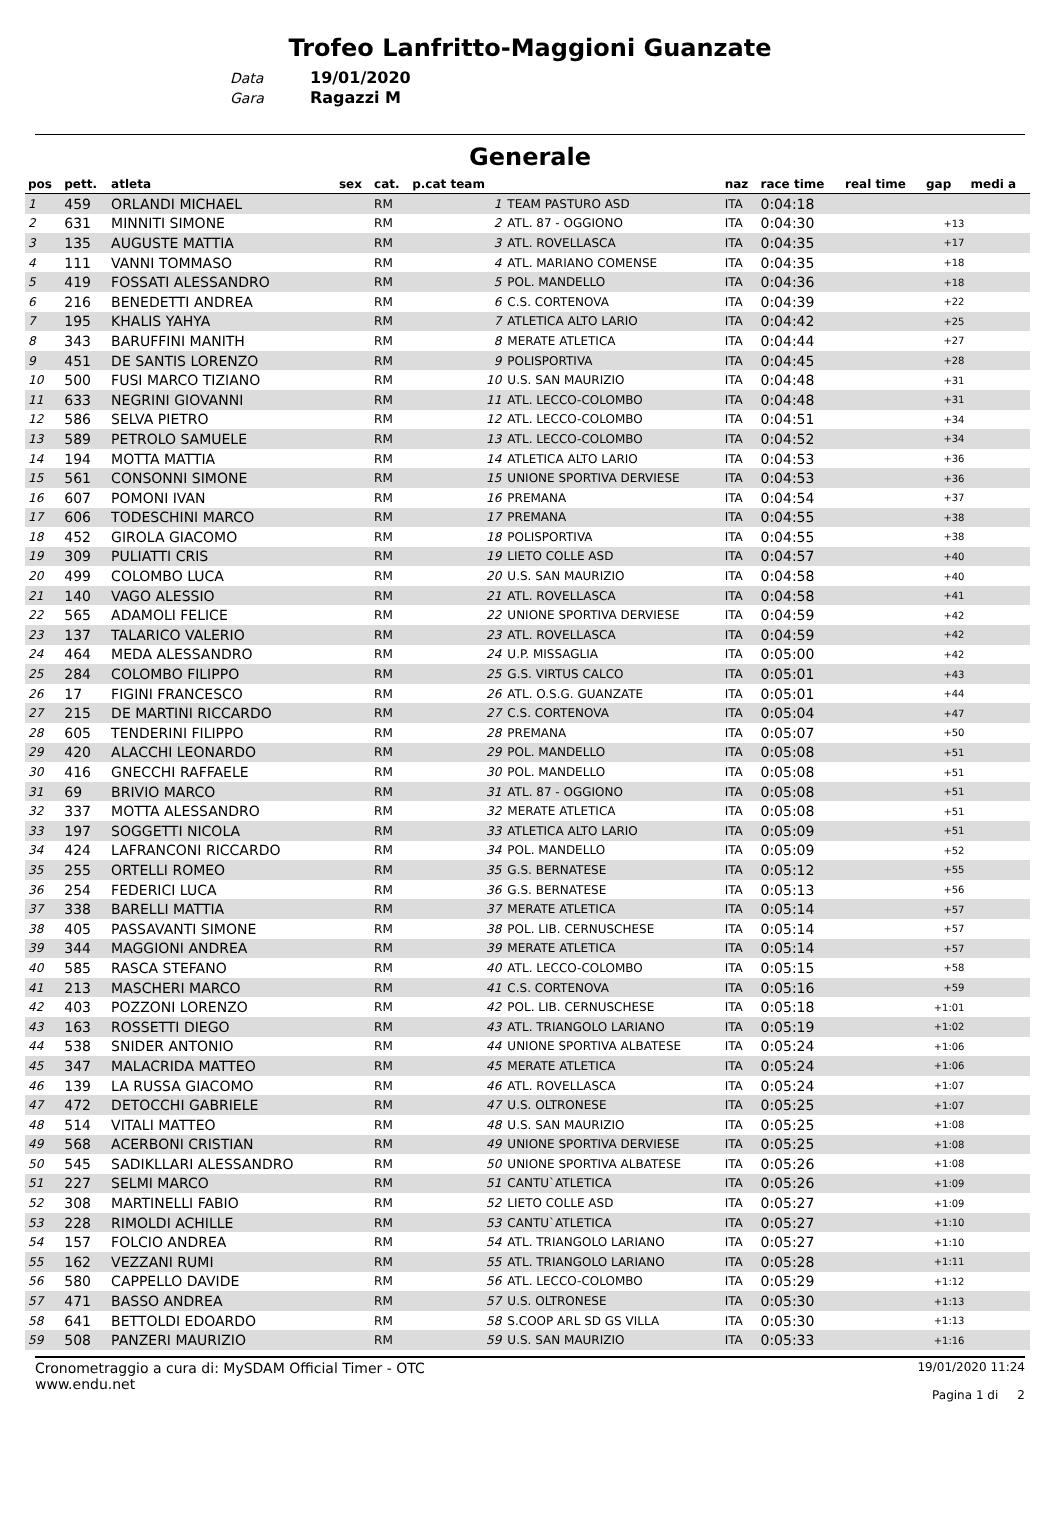Trofeo Lanfritto-Maggioni Guanzate
Data 19/01/2020
Gara Ragazzi M
Generale
| pos | pett. | atleta | sex | cat. | p.cat team | | naz | race time | real time | gap | medi a |
| --- | --- | --- | --- | --- | --- | --- | --- | --- | --- | --- | --- |
| 1 | 459 | ORLANDI MICHAEL | | RM | 1 | TEAM PASTURO ASD | ITA | 0:04:18 | | | |
| 2 | 631 | MINNITI SIMONE | | RM | 2 | ATL. 87 - OGGIONO | ITA | 0:04:30 | | +13 | |
| 3 | 135 | AUGUSTE MATTIA | | RM | 3 | ATL. ROVELLASCA | ITA | 0:04:35 | | +17 | |
| 4 | 111 | VANNI TOMMASO | | RM | 4 | ATL. MARIANO COMENSE | ITA | 0:04:35 | | +18 | |
| 5 | 419 | FOSSATI ALESSANDRO | | RM | 5 | POL. MANDELLO | ITA | 0:04:36 | | +18 | |
| 6 | 216 | BENEDETTI ANDREA | | RM | 6 | C.S. CORTENOVA | ITA | 0:04:39 | | +22 | |
| 7 | 195 | KHALIS YAHYA | | RM | 7 | ATLETICA ALTO LARIO | ITA | 0:04:42 | | +25 | |
| 8 | 343 | BARUFFINI MANITH | | RM | 8 | MERATE ATLETICA | ITA | 0:04:44 | | +27 | |
| 9 | 451 | DE SANTIS LORENZO | | RM | 9 | POLISPORTIVA | ITA | 0:04:45 | | +28 | |
| 10 | 500 | FUSI MARCO TIZIANO | | RM | 10 | U.S. SAN MAURIZIO | ITA | 0:04:48 | | +31 | |
| 11 | 633 | NEGRINI GIOVANNI | | RM | 11 | ATL. LECCO-COLOMBO | ITA | 0:04:48 | | +31 | |
| 12 | 586 | SELVA PIETRO | | RM | 12 | ATL. LECCO-COLOMBO | ITA | 0:04:51 | | +34 | |
| 13 | 589 | PETROLO SAMUELE | | RM | 13 | ATL. LECCO-COLOMBO | ITA | 0:04:52 | | +34 | |
| 14 | 194 | MOTTA MATTIA | | RM | 14 | ATLETICA ALTO LARIO | ITA | 0:04:53 | | +36 | |
| 15 | 561 | CONSONNI SIMONE | | RM | 15 | UNIONE SPORTIVA DERVIESE | ITA | 0:04:53 | | +36 | |
| 16 | 607 | POMONI IVAN | | RM | 16 | PREMANA | ITA | 0:04:54 | | +37 | |
| 17 | 606 | TODESCHINI MARCO | | RM | 17 | PREMANA | ITA | 0:04:55 | | +38 | |
| 18 | 452 | GIROLA GIACOMO | | RM | 18 | POLISPORTIVA | ITA | 0:04:55 | | +38 | |
| 19 | 309 | PULIATTI CRIS | | RM | 19 | LIETO COLLE ASD | ITA | 0:04:57 | | +40 | |
| 20 | 499 | COLOMBO LUCA | | RM | 20 | U.S. SAN MAURIZIO | ITA | 0:04:58 | | +40 | |
| 21 | 140 | VAGO ALESSIO | | RM | 21 | ATL. ROVELLASCA | ITA | 0:04:58 | | +41 | |
| 22 | 565 | ADAMOLI FELICE | | RM | 22 | UNIONE SPORTIVA DERVIESE | ITA | 0:04:59 | | +42 | |
| 23 | 137 | TALARICO VALERIO | | RM | 23 | ATL. ROVELLASCA | ITA | 0:04:59 | | +42 | |
| 24 | 464 | MEDA ALESSANDRO | | RM | 24 | U.P. MISSAGLIA | ITA | 0:05:00 | | +42 | |
| 25 | 284 | COLOMBO FILIPPO | | RM | 25 | G.S. VIRTUS CALCO | ITA | 0:05:01 | | +43 | |
| 26 | 17 | FIGINI FRANCESCO | | RM | 26 | ATL. O.S.G. GUANZATE | ITA | 0:05:01 | | +44 | |
| 27 | 215 | DE MARTINI RICCARDO | | RM | 27 | C.S. CORTENOVA | ITA | 0:05:04 | | +47 | |
| 28 | 605 | TENDERINI FILIPPO | | RM | 28 | PREMANA | ITA | 0:05:07 | | +50 | |
| 29 | 420 | ALACCHI LEONARDO | | RM | 29 | POL. MANDELLO | ITA | 0:05:08 | | +51 | |
| 30 | 416 | GNECCHI RAFFAELE | | RM | 30 | POL. MANDELLO | ITA | 0:05:08 | | +51 | |
| 31 | 69 | BRIVIO MARCO | | RM | 31 | ATL. 87 - OGGIONO | ITA | 0:05:08 | | +51 | |
| 32 | 337 | MOTTA ALESSANDRO | | RM | 32 | MERATE ATLETICA | ITA | 0:05:08 | | +51 | |
| 33 | 197 | SOGGETTI NICOLA | | RM | 33 | ATLETICA ALTO LARIO | ITA | 0:05:09 | | +51 | |
| 34 | 424 | LAFRANCONI RICCARDO | | RM | 34 | POL. MANDELLO | ITA | 0:05:09 | | +52 | |
| 35 | 255 | ORTELLI ROMEO | | RM | 35 | G.S. BERNATESE | ITA | 0:05:12 | | +55 | |
| 36 | 254 | FEDERICI LUCA | | RM | 36 | G.S. BERNATESE | ITA | 0:05:13 | | +56 | |
| 37 | 338 | BARELLI MATTIA | | RM | 37 | MERATE ATLETICA | ITA | 0:05:14 | | +57 | |
| 38 | 405 | PASSAVANTI SIMONE | | RM | 38 | POL. LIB. CERNUSCHESE | ITA | 0:05:14 | | +57 | |
| 39 | 344 | MAGGIONI ANDREA | | RM | 39 | MERATE ATLETICA | ITA | 0:05:14 | | +57 | |
| 40 | 585 | RASCA STEFANO | | RM | 40 | ATL. LECCO-COLOMBO | ITA | 0:05:15 | | +58 | |
| 41 | 213 | MASCHERI MARCO | | RM | 41 | C.S. CORTENOVA | ITA | 0:05:16 | | +59 | |
| 42 | 403 | POZZONI LORENZO | | RM | 42 | POL. LIB. CERNUSCHESE | ITA | 0:05:18 | | +1:01 | |
| 43 | 163 | ROSSETTI DIEGO | | RM | 43 | ATL. TRIANGOLO LARIANO | ITA | 0:05:19 | | +1:02 | |
| 44 | 538 | SNIDER ANTONIO | | RM | 44 | UNIONE SPORTIVA ALBATESE | ITA | 0:05:24 | | +1:06 | |
| 45 | 347 | MALACRIDA MATTEO | | RM | 45 | MERATE ATLETICA | ITA | 0:05:24 | | +1:06 | |
| 46 | 139 | LA RUSSA GIACOMO | | RM | 46 | ATL. ROVELLASCA | ITA | 0:05:24 | | +1:07 | |
| 47 | 472 | DETOCCHI GABRIELE | | RM | 47 | U.S. OLTRONESE | ITA | 0:05:25 | | +1:07 | |
| 48 | 514 | VITALI MATTEO | | RM | 48 | U.S. SAN MAURIZIO | ITA | 0:05:25 | | +1:08 | |
| 49 | 568 | ACERBONI CRISTIAN | | RM | 49 | UNIONE SPORTIVA DERVIESE | ITA | 0:05:25 | | +1:08 | |
| 50 | 545 | SADIKLLARI ALESSANDRO | | RM | 50 | UNIONE SPORTIVA ALBATESE | ITA | 0:05:26 | | +1:08 | |
| 51 | 227 | SELMI MARCO | | RM | 51 | CANTU`ATLETICA | ITA | 0:05:26 | | +1:09 | |
| 52 | 308 | MARTINELLI FABIO | | RM | 52 | LIETO COLLE ASD | ITA | 0:05:27 | | +1:09 | |
| 53 | 228 | RIMOLDI ACHILLE | | RM | 53 | CANTU`ATLETICA | ITA | 0:05:27 | | +1:10 | |
| 54 | 157 | FOLCIO ANDREA | | RM | 54 | ATL. TRIANGOLO LARIANO | ITA | 0:05:27 | | +1:10 | |
| 55 | 162 | VEZZANI RUMI | | RM | 55 | ATL. TRIANGOLO LARIANO | ITA | 0:05:28 | | +1:11 | |
| 56 | 580 | CAPPELLO DAVIDE | | RM | 56 | ATL. LECCO-COLOMBO | ITA | 0:05:29 | | +1:12 | |
| 57 | 471 | BASSO ANDREA | | RM | 57 | U.S. OLTRONESE | ITA | 0:05:30 | | +1:13 | |
| 58 | 641 | BETTOLDI EDOARDO | | RM | 58 | S.COOP ARL SD GS VILLA | ITA | 0:05:30 | | +1:13 | |
| 59 | 508 | PANZERI MAURIZIO | | RM | 59 | U.S. SAN MAURIZIO | ITA | 0:05:33 | | +1:16 | |
Cronometraggio a cura di: MySDAM Official Timer - OTC
www.endu.net
19/01/2020 11:24
Pagina 1 di 2